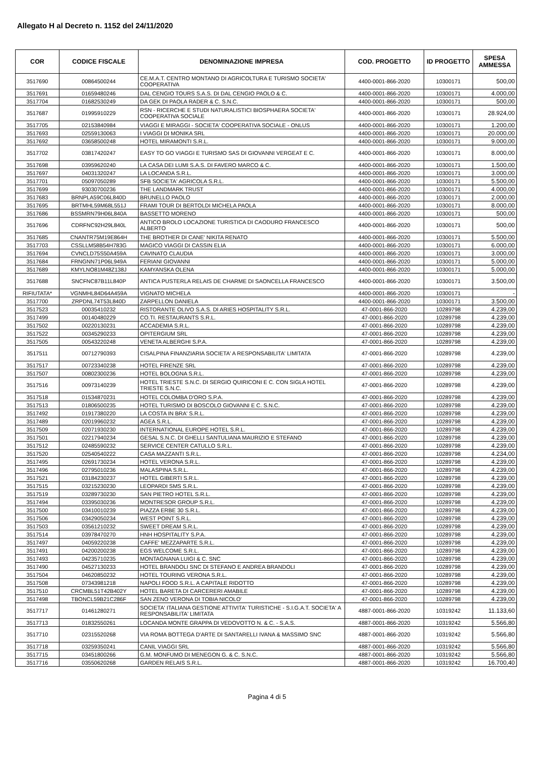Allegato H al Decreto n. 1152 del 24/11/2020
| COR | CODICE FISCALE | DENOMINAZIONE IMPRESA | COD. PROGETTO | ID PROGETTO | SPESA AMMESSA |
| --- | --- | --- | --- | --- | --- |
| 3517690 | 00864500244 | CE.M.A.T. CENTRO MONTANO DI AGRICOLTURA E TURISMO SOCIETA' COOPERATIVA | 4400-0001-866-2020 | 10300171 | 500,00 |
| 3517691 | 01659480246 | DAL CENGIO TOURS S.A.S. DI DAL CENGIO PAOLO & C. | 4400-0001-866-2020 | 10300171 | 4.000,00 |
| 3517704 | 01682530249 | DA GEK DI PAOLA RADER & C. S.N.C. | 4400-0001-866-2020 | 10300171 | 500,00 |
| 3517687 | 01995910229 | RSN - RICERCHE E STUDI NATURALISTICI BIOSPHAERA SOCIETA' COOPERATIVA SOCIALE | 4400-0001-866-2020 | 10300171 | 28.924,00 |
| 3517705 | 02153840984 | VIAGGI E MIRAGGI - SOCIETA' COOPERATIVA SOCIALE - ONLUS | 4400-0001-866-2020 | 10300171 | 1.200,00 |
| 3517693 | 02559130063 | I VIAGGI DI MONIKA SRL | 4400-0001-866-2020 | 10300171 | 20.000,00 |
| 3517692 | 03658500248 | HOTEL MIRAMONTI S.R.L. | 4400-0001-866-2020 | 10300171 | 9.000,00 |
| 3517702 | 03817420247 | EASY TO GO VIAGGI E TURISMO SAS DI GIOVANNI VERGEAT E C. | 4400-0001-866-2020 | 10300171 | 8.000,00 |
| 3517698 | 03959620240 | LA CASA DEI LUMI S.A.S. DI FAVERO MARCO & C. | 4400-0001-866-2020 | 10300171 | 1.500,00 |
| 3517697 | 04031320247 | LA LOCANDA S.R.L. | 4400-0001-866-2020 | 10300171 | 3.000,00 |
| 3517701 | 05097050289 | SFB SOCIETA' AGRICOLA S.R.L. | 4400-0001-866-2020 | 10300171 | 5.500,00 |
| 3517699 | 93030700236 | THE LANDMARK TRUST | 4400-0001-866-2020 | 10300171 | 4.000,00 |
| 3517683 | BRNPLA59C06L840D | BRUNELLO PAOLO | 4400-0001-866-2020 | 10300171 | 2.000,00 |
| 3517695 | BRTMHL59M68L551J | FRAMI TOUR DI BERTOLDI MICHELA PAOLA | 4400-0001-866-2020 | 10300171 | 8.000,00 |
| 3517686 | BSSMRN79H06L840A | BASSETTO MORENO | 4400-0001-866-2020 | 10300171 | 500,00 |
| 3517696 | CDRFNC92H29L840L | ANTICO BROLO LOCAZIONE TURISTICA DI CAODURO FRANCESCO ALBERTO | 4400-0001-866-2020 | 10300171 | 500,00 |
| 3517685 | CNANTR75M19E864H | THE BROTHER DI CANE' NIKITA RENATO | 4400-0001-866-2020 | 10300171 | 5.500,00 |
| 3517703 | CSSLLM58B54H783G | MAGICO VIAGGI DI CASSIN ELIA | 4400-0001-866-2020 | 10300171 | 6.000,00 |
| 3517694 | CVNCLD75S50A459A | CAVINATO CLAUDIA | 4400-0001-866-2020 | 10300171 | 3.000,00 |
| 3517684 | FRNGNN71P06L949A | FERIANI GIOVANNI | 4400-0001-866-2020 | 10300171 | 5.000,00 |
| 3517689 | KMYLNO81M48Z138J | KAMYANSKA OLENA | 4400-0001-866-2020 | 10300171 | 5.000,00 |
| 3517688 | SNCFNC87B11L840P | ANTICA PUSTERLA RELAIS DE CHARME DI SAONCELLA FRANCESCO | 4400-0001-866-2020 | 10300171 | 3.500,00 |
| RIFIUTATA* | VGNMHL84D64A459A | VIGNATO MICHELA | 4400-0001-866-2020 | 10300171 | - |
| 3517700 | ZRPDNL74T53L840D | ZARPELLON DANIELA | 4400-0001-866-2020 | 10300171 | 3.500,00 |
| 3517523 | 00035410232 | RISTORANTE OLIVO S.A.S. DI ARIES HOSPITALITY S.R.L. | 47-0001-866-2020 | 10289798 | 4.239,00 |
| 3517499 | 00140480229 | CO.TI. RESTAURANTS S.R.L. | 47-0001-866-2020 | 10289798 | 4.239,00 |
| 3517502 | 00220130231 | ACCADEMIA S.R.L. | 47-0001-866-2020 | 10289798 | 4.239,00 |
| 3517522 | 00345290233 | OPITERGIUM SRL | 47-0001-866-2020 | 10289798 | 4.239,00 |
| 3517505 | 00543220248 | VENETA ALBERGHI S.P.A. | 47-0001-866-2020 | 10289798 | 4.239,00 |
| 3517511 | 00712790393 | CISALPINA FINANZIARIA SOCIETA' A RESPONSABILITA' LIMITATA | 47-0001-866-2020 | 10289798 | 4.239,00 |
| 3517517 | 00723340238 | HOTEL FIRENZE SRL | 47-0001-866-2020 | 10289798 | 4.239,00 |
| 3517507 | 00802300236 | HOTEL BOLOGNA S.R.L. | 47-0001-866-2020 | 10289798 | 4.239,00 |
| 3517516 | 00973140239 | HOTEL TRIESTE S.N.C. DI SERGIO QUIRICONI E C. CON SIGLA HOTEL TRIESTE S.N.C. | 47-0001-866-2020 | 10289798 | 4.239,00 |
| 3517518 | 01534870231 | HOTEL COLOMBA D'ORO S.P.A. | 47-0001-866-2020 | 10289798 | 4.239,00 |
| 3517513 | 01806500235 | HOTEL TURISMO DI BOSCOLO GIOVANNI E C. S.N.C. | 47-0001-866-2020 | 10289798 | 4.239,00 |
| 3517492 | 01917380220 | LA COSTA IN BRA' S.R.L. | 47-0001-866-2020 | 10289798 | 4.239,00 |
| 3517489 | 02019960232 | AGEA S.R.L. | 47-0001-866-2020 | 10289798 | 4.239,00 |
| 3517509 | 02071930230 | INTERNATIONAL EUROPE HOTEL S.R.L. | 47-0001-866-2020 | 10289798 | 4.239,00 |
| 3517501 | 02217940234 | GESAL S.N.C. DI GHELLI SANTULIANA MAURIZIO E STEFANO | 47-0001-866-2020 | 10289798 | 4.239,00 |
| 3517512 | 02485590232 | SERVICE CENTER CATULLO S.R.L. | 47-0001-866-2020 | 10289798 | 4.239,00 |
| 3517520 | 02540540222 | CASA MAZZANTI S.R.L. | 47-0001-866-2020 | 10289798 | 4.234,00 |
| 3517495 | 02691730234 | HOTEL VERONA S.R.L. | 47-0001-866-2020 | 10289798 | 4.239,00 |
| 3517496 | 02795010236 | MALASPINA S.R.L. | 47-0001-866-2020 | 10289798 | 4.239,00 |
| 3517521 | 03184230237 | HOTEL GIBERTI S.R.L. | 47-0001-866-2020 | 10289798 | 4.239,00 |
| 3517515 | 03215230230 | LEOPARDI SMS S.R.L. | 47-0001-866-2020 | 10289798 | 4.239,00 |
| 3517519 | 03289730230 | SAN PIETRO HOTEL S.R.L. | 47-0001-866-2020 | 10289798 | 4.239,00 |
| 3517494 | 03395030236 | MONTRESOR GROUP S.R.L. | 47-0001-866-2020 | 10289798 | 4.239,00 |
| 3517500 | 03410010239 | PIAZZA ERBE 30 S.R.L. | 47-0001-866-2020 | 10289798 | 4.239,00 |
| 3517506 | 03429050234 | WEST POINT S.R.L. | 47-0001-866-2020 | 10289798 | 4.239,00 |
| 3517503 | 03561210232 | SWEET DREAM S.R.L. | 47-0001-866-2020 | 10289798 | 4.239,00 |
| 3517514 | 03978470270 | HNH HOSPITALITY S.P.A. | 47-0001-866-2020 | 10289798 | 4.239,00 |
| 3517497 | 04059220238 | CAFFE' MEZZAPARTE S.R.L. | 47-0001-866-2020 | 10289798 | 4.239,00 |
| 3517491 | 04200200238 | EGS WELCOME S.R.L. | 47-0001-866-2020 | 10289798 | 4.239,00 |
| 3517493 | 04235710235 | MONTAGNANA LUIGI & C. SNC | 47-0001-866-2020 | 10289798 | 4.239,00 |
| 3517490 | 04527130233 | HOTEL BRANDOLI SNC DI STEFANO E ANDREA BRANDOLI | 47-0001-866-2020 | 10289798 | 4.239,00 |
| 3517504 | 04620850232 | HOTEL TOURING VERONA S.R.L. | 47-0001-866-2020 | 10289798 | 4.239,00 |
| 3517508 | 07343981218 | NAPOLI FOOD S.R.L. A CAPITALE RIDOTTO | 47-0001-866-2020 | 10289798 | 4.239,00 |
| 3517510 | CRCMBL51T42B402Y | HOTEL BARETA DI CARCERERI AMABILE | 47-0001-866-2020 | 10289798 | 4.239,00 |
| 3517498 | TBONCL59B21C286F | SAN ZENO VERONA DI TOBIA NICOLO' | 47-0001-866-2020 | 10289798 | 4.239,00 |
| 3517717 | 01461280271 | SOCIETA' ITALIANA GESTIONE ATTIVITA' TURISTICHE - S.I.G.A.T. SOCIETA' A RESPONSABILITA' LIMITATA | 4887-0001-866-2020 | 10319242 | 11.133,60 |
| 3517713 | 01832550261 | LOCANDA MONTE GRAPPA DI VEDOVOTTO N. & C. - S.A.S. | 4887-0001-866-2020 | 10319242 | 5.566,80 |
| 3517710 | 02315520268 | VIA ROMA BOTTEGA D'ARTE DI SANTARELLI IVANA & MASSIMO SNC | 4887-0001-866-2020 | 10319242 | 5.566,80 |
| 3517718 | 03259350241 | CANIL VIAGGI SRL | 4887-0001-866-2020 | 10319242 | 5.566,80 |
| 3517715 | 03451800266 | G.M. MONFUMO DI MENEGON G. & C. S.N.C. | 4887-0001-866-2020 | 10319242 | 5.566,80 |
| 3517716 | 03550620268 | GARDEN RELAIS S.R.L. | 4887-0001-866-2020 | 10319242 | 16.700,40 |
Pagina 4 di 5